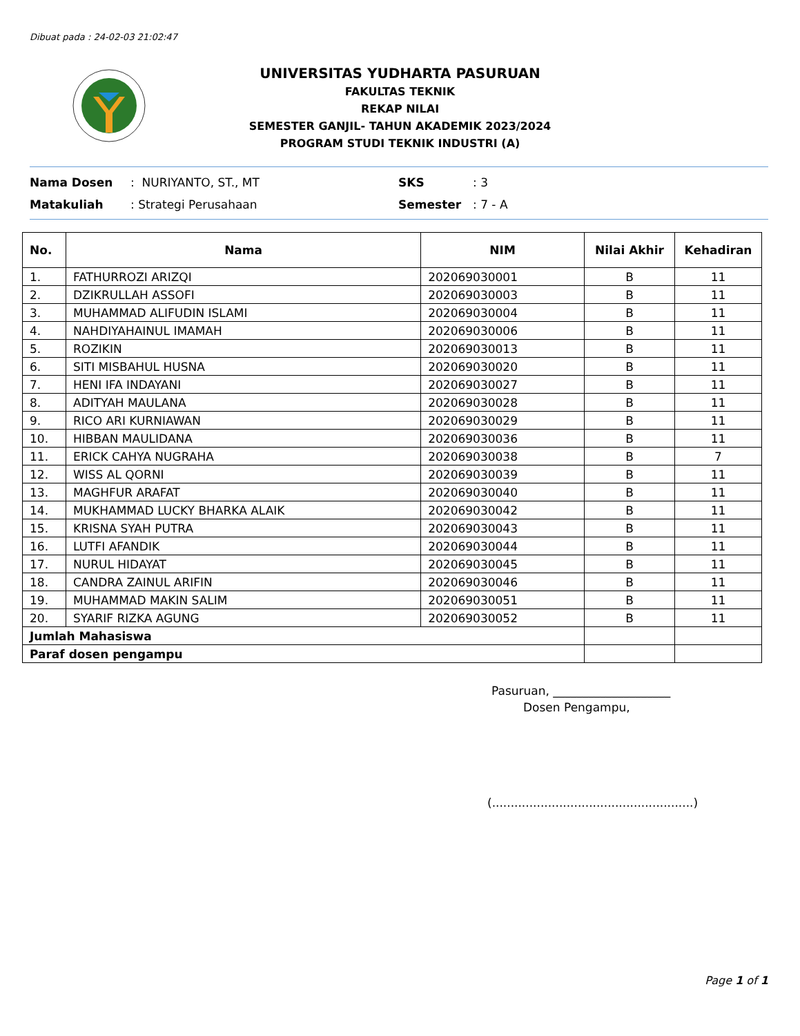Dibuat pada : 24-02-03 21:02:47
UNIVERSITAS YUDHARTA PASURUAN
FAKULTAS TEKNIK
REKAP NILAI
SEMESTER GANJIL- TAHUN AKADEMIK 2023/2024
PROGRAM STUDI TEKNIK INDUSTRI (A)
Nama Dosen: NURIYANTO, ST., MT SKS: 3
Matakuliah: Strategi Perusahaan Semester: 7 - A
| No. | Nama | NIM | Nilai Akhir | Kehadiran |
| --- | --- | --- | --- | --- |
| 1. | FATHURROZI ARIZQI | 202069030001 | B | 11 |
| 2. | DZIKRULLAH ASSOFI | 202069030003 | B | 11 |
| 3. | MUHAMMAD ALIFUDIN ISLAMI | 202069030004 | B | 11 |
| 4. | NAHDIYAHAINUL IMAMAH | 202069030006 | B | 11 |
| 5. | ROZIKIN | 202069030013 | B | 11 |
| 6. | SITI MISBAHUL HUSNA | 202069030020 | B | 11 |
| 7. | HENI IFA INDAYANI | 202069030027 | B | 11 |
| 8. | ADITYAH MAULANA | 202069030028 | B | 11 |
| 9. | RICO ARI KURNIAWAN | 202069030029 | B | 11 |
| 10. | HIBBAN MAULIDANA | 202069030036 | B | 11 |
| 11. | ERICK CAHYA NUGRAHA | 202069030038 | B | 7 |
| 12. | WISS AL QORNI | 202069030039 | B | 11 |
| 13. | MAGHFUR ARAFAT | 202069030040 | B | 11 |
| 14. | MUKHAMMAD LUCKY BHARKA ALAIK | 202069030042 | B | 11 |
| 15. | KRISNA SYAH PUTRA | 202069030043 | B | 11 |
| 16. | LUTFI AFANDIK | 202069030044 | B | 11 |
| 17. | NURUL HIDAYAT | 202069030045 | B | 11 |
| 18. | CANDRA ZAINUL ARIFIN | 202069030046 | B | 11 |
| 19. | MUHAMMAD MAKIN SALIM | 202069030051 | B | 11 |
| 20. | SYARIF RIZKA AGUNG | 202069030052 | B | 11 |
| Jumlah Mahasiswa | | | | |
| Paraf dosen pengampu | | | | |
Pasuruan, ____________________
Dosen Pengampu,
(......................................................)
Page 1 of 1